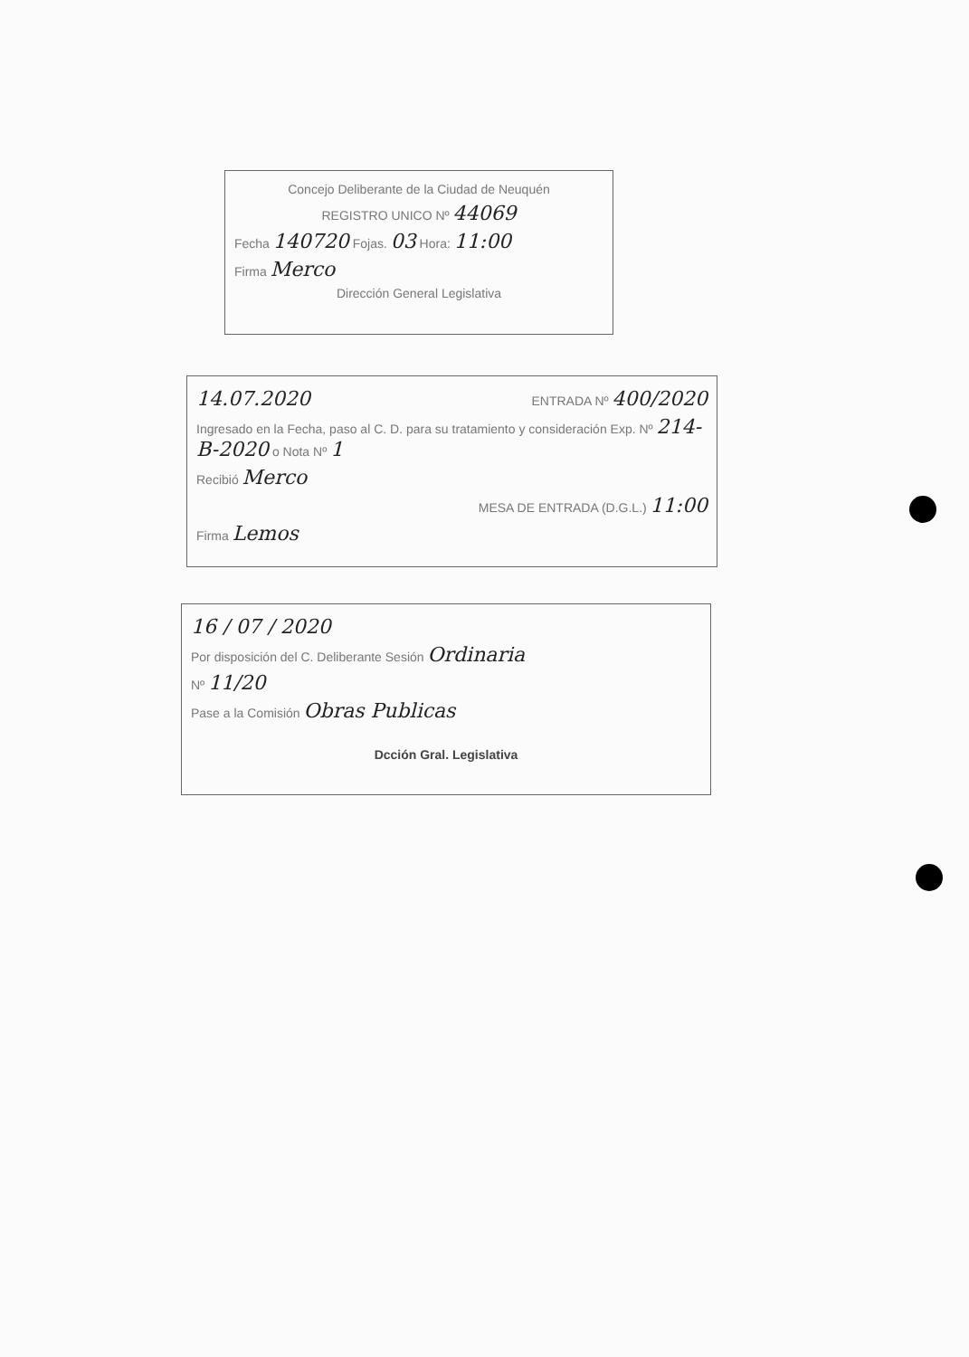Concejo Deliberante de la Ciudad de Neuquén
REGISTRO UNICO Nº 44069
Fecha 140720 Fojas. 03 Hora: 11:00
Firma Merco
Dirección General Legislativa
14.07.2020 ENTRADA Nº 400/2020
Ingresado en la Fecha, paso al C. D. para su tratamiento y consideración Exp. Nº 214-B-2020 o Nota Nº 1
Recibió Merco
MESA DE ENTRADA (D.G.L.) 11:00
Firma Lemos
16 / 07 / 2020
Por disposición del C. Deliberante Sesión Ordinaria
Nº 11/20
Pase a la Comisión Obras Publicas
Dcción Gral. Legislativa